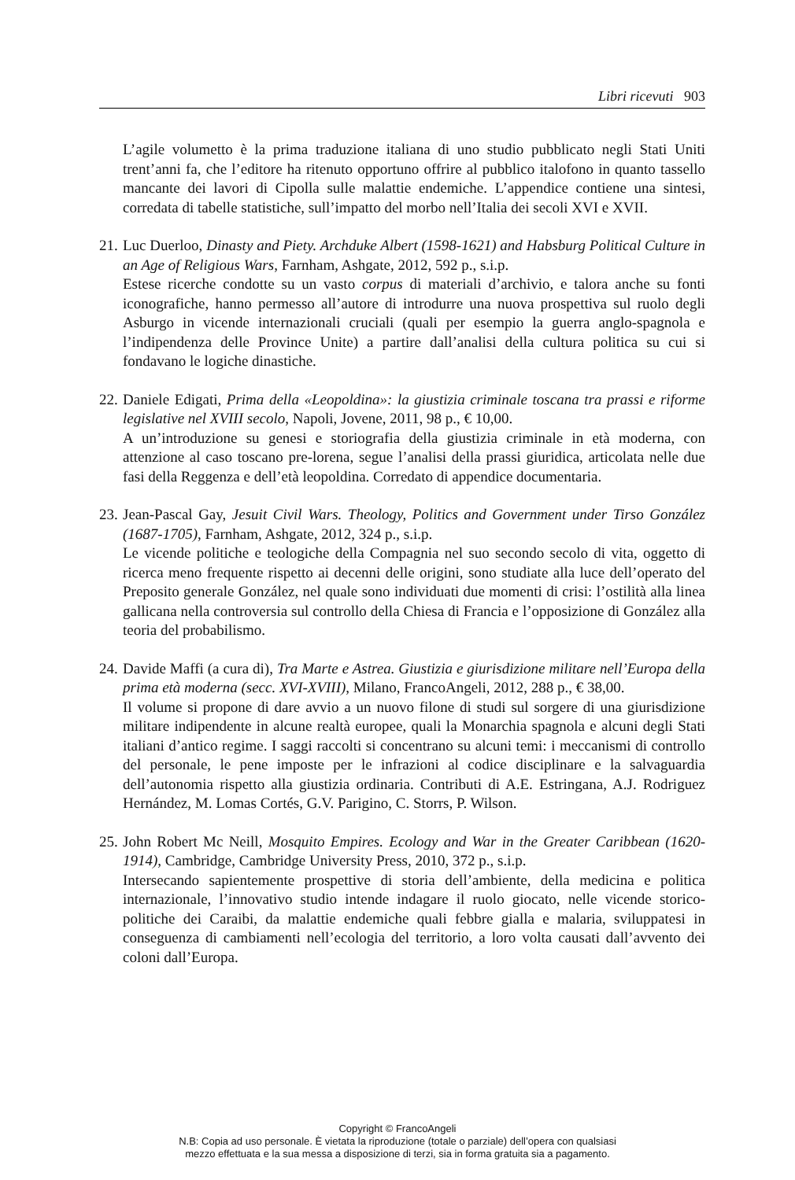Libri ricevuti 903
L’agile volumetto è la prima traduzione italiana di uno studio pubblicato negli Stati Uniti trent’anni fa, che l’editore ha ritenuto opportuno offrire al pubblico italofono in quanto tassello mancante dei lavori di Cipolla sulle malattie endemiche. L’appendice contiene una sintesi, corredata di tabelle statistiche, sull’impatto del morbo nell’Italia dei secoli XVI e XVII.
21.
Luc Duerloo, Dinasty and Piety. Archduke Albert (1598-1621) and Habsburg Political Culture in an Age of Religious Wars, Farnham, Ashgate, 2012, 592 p., s.i.p.
Estese ricerche condotte su un vasto corpus di materiali d’archivio, e talora anche su fonti iconografiche, hanno permesso all’autore di introdurre una nuova prospettiva sul ruolo degli Asburgo in vicende internazionali cruciali (quali per esempio la guerra anglo-spagnola e l’indipendenza delle Province Unite) a partire dall’analisi della cultura politica su cui si fondavano le logiche dinastiche.
22.
Daniele Edigati, Prima della «Leopoldina»: la giustizia criminale toscana tra prassi e riforme legislative nel XVIII secolo, Napoli, Jovene, 2011, 98 p., € 10,00.
A un’introduzione su genesi e storiografia della giustizia criminale in età moderna, con attenzione al caso toscano pre-lorena, segue l’analisi della prassi giuridica, articolata nelle due fasi della Reggenza e dell’età leopoldina. Corredato di appendice documentaria.
23.
Jean-Pascal Gay, Jesuit Civil Wars. Theology, Politics and Government under Tirso González (1687-1705), Farnham, Ashgate, 2012, 324 p., s.i.p.
Le vicende politiche e teologiche della Compagnia nel suo secondo secolo di vita, oggetto di ricerca meno frequente rispetto ai decenni delle origini, sono studiate alla luce dell’operato del Preposito generale González, nel quale sono individuati due momenti di crisi: l’ostilità alla linea gallicana nella controversia sul controllo della Chiesa di Francia e l’opposizione di González alla teoria del probabilismo.
24.
Davide Maffi (a cura di), Tra Marte e Astrea. Giustizia e giurisdizione militare nell’Europa della prima età moderna (secc. XVI-XVIII), Milano, FrancoAngeli, 2012, 288 p., € 38,00.
Il volume si propone di dare avvio a un nuovo filone di studi sul sorgere di una giurisdizione militare indipendente in alcune realtà europee, quali la Monarchia spagnola e alcuni degli Stati italiani d’antico regime. I saggi raccolti si concentrano su alcuni temi: i meccanismi di controllo del personale, le pene imposte per le infrazioni al codice disciplinare e la salvaguardia dell’autonomia rispetto alla giustizia ordinaria. Contributi di A.E. Estringana, A.J. Rodriguez Hernández, M. Lomas Cortés, G.V. Parigino, C. Storrs, P. Wilson.
25.
John Robert Mc Neill, Mosquito Empires. Ecology and War in the Greater Caribbean (1620-1914), Cambridge, Cambridge University Press, 2010, 372 p., s.i.p.
Intersecando sapientemente prospettive di storia dell’ambiente, della medicina e politica internazionale, l’innovativo studio intende indagare il ruolo giocato, nelle vicende storico-politiche dei Caraibi, da malattie endemiche quali febbre gialla e malaria, sviluppatesi in conseguenza di cambiamenti nell’ecologia del territorio, a loro volta causati dall’avvento dei coloni dall’Europa.
Copyright © FrancoAngeli
N.B: Copia ad uso personale. È vietata la riproduzione (totale o parziale) dell’opera con qualsiasi
mezzo effettuata e la sua messa a disposizione di terzi, sia in forma gratuita sia a pagamento.